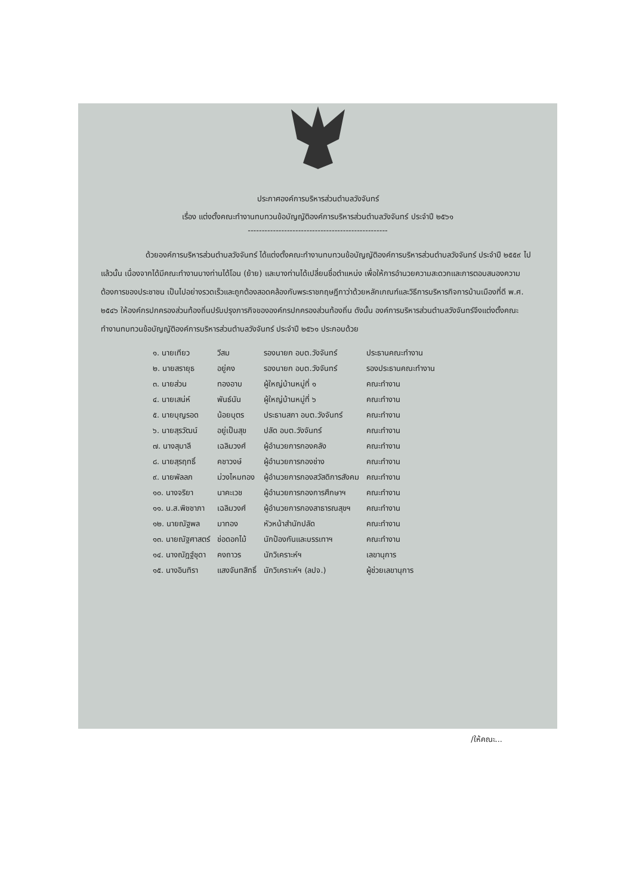ประกาศองค์การบริหารส่วนตำบลวังจันทร์
เรื่อง แต่งตั้งคณะทำงานทบทวนข้อบัญญัติองค์การบริหารส่วนตำบลวังจันทร์ ประจำปี ๒๕๖๑
--------------------------------------------------
ด้วยองค์การบริหารส่วนตำบลวังจันทร์ ได้แต่งตั้งคณะทำงานทบทวนข้อบัญญัติองค์การบริหารส่วนตำบลวังจันทร์ ประจำปี ๒๕๕๙ ไปแล้วนั้น เนื่องจากได้มีคณะทำงานบางท่านได้โอน (ย้าย) และบางท่านได้เปลี่ยนชื่อตำแหน่ง เพื่อให้การอำนวยความสะดวกและการตอบสนองความต้องการของประชาชน เป็นไปอย่างรวดเร็วและถูกต้องสอดคล้องกับพระราชกฤษฎีกาว่าด้วยหลักเกณฑ์และวิธีการบริหารกิจการบ้านเมืองที่ดี พ.ศ. ๒๕๔๖ ให้องค์กรปกครองส่วนท้องถิ่นปรับปรุงภารกิจขององค์กรปกครองส่วนท้องถิ่น ดังนั้น องค์การบริหารส่วนตำบลวังจันทร์จึงแต่งตั้งคณะทำงานทบทวนข้อบัญญัติองค์การบริหารส่วนตำบลวังจันทร์ ประจำปี ๒๕๖๑ ประกอบด้วย
| ๑. นายเทียว | วีสม | รองนายก อบต.วังจันทร์ | ประธานคณะทำงาน |
| ๒. นายสรายุธ | อยู่คง | รองนายก อบต.วังจันทร์ | รองประธานคณะทำงาน |
| ๓. นายส่วน | ทองอาบ | ผู้ใหญ่บ้านหมู่ที่ ๑ | คณะทำงาน |
| ๔. นายเสน่ห์ | พันธ์นัน | ผู้ใหญ่บ้านหมู่ที่ ๖ | คณะทำงาน |
| ๕. นายบุญรอด | น้อยบุตร | ประธานสภา อบต.วังจันทร์ | คณะทำงาน |
| ๖. นายสุรวัฒน์ | อยู่เป็นสุข | ปลัด อบต.วังจันทร์ | คณะทำงาน |
| ๗. นางสุมาลี | เฉลิมวงศ์ | ผู้อำนวยการกองคลัง | คณะทำงาน |
| ๘. นายสุรฤทธิ์ | คชาวงษ์ | ผู้อำนวยการกองช่าง | คณะทำงาน |
| ๙. นายพัลลภ | ม่วงไหมทอง | ผู้อำนวยการกองสวัสดิการสังคม | คณะทำงาน |
| ๑๐. นางจริยา | นาคะเวช | ผู้อำนวยการกองการศึกษาฯ | คณะทำงาน |
| ๑๑. น.ส.พิชชาภา | เฉลิมวงศ์ | ผู้อำนวยการกองสาธารณสุขฯ | คณะทำงาน |
| ๑๒. นายณัฐพล | มาทอง | หัวหน้าสำนักปลัด | คณะทำงาน |
| ๑๓. นายณัฐศาสตร์ | ช่อดอกไม้ | นักป้องกันและบรรเทาฯ | คณะทำงาน |
| ๑๔. นางณัฎฐ์ชุดา | คงถาวร | นักวิเคราะห์ฯ | เลขานุการ |
| ๑๕. นางอินทิรา | แสงจันทสิทธิ์ | นักวิเคราะห์ฯ (ลปจ.) | ผู้ช่วยเลขานุการ |
/ให้คณะ...